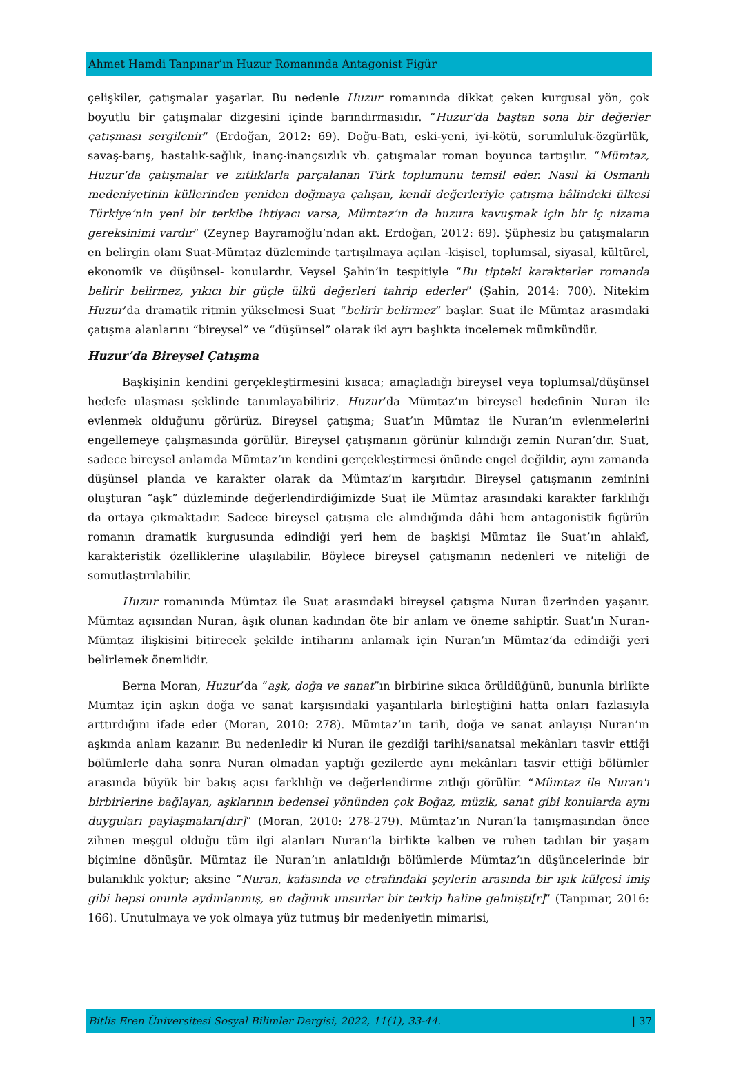Ahmet Hamdi Tanpınar’ın Huzur Romanında Antagonist Figür
çelişkiler, çatışmalar yaşarlar. Bu nedenle Huzur romanında dikkat çeken kurgusal yön, çok boyutlu bir çatışmalar dizgesini içinde barındırmasıdır. “Huzur’da baştan sona bir değerler çatışması sergilenir” (Erdoğan, 2012: 69). Doğu-Batı, eski-yeni, iyi-kötü, sorumluluk-özgürlük, savaş-barış, hastalık-sağlık, inanç-inançsızlık vb. çatışmalar roman boyunca tartışılır. “Mümtaz, Huzur’da çatışmalar ve zıtlıklarla parçalanan Türk toplumunu temsil eder. Nasıl ki Osmanlı medeniyetinin küllerinden yeniden doğmaya çalışan, kendi değerleriyle çatışma hâlindeki ülkesi Türkiye’nin yeni bir terkibe ihtiyacı varsa, Mümtaz’ın da huzura kavuşmak için bir iç nizama gereksinimi vardır” (Zeynep Bayramoğlu’ndan akt. Erdoğan, 2012: 69). Şüphesiz bu çatışmaların en belirgin olanı Suat-Mümtaz düzleminde tartışılmaya açılan -kişisel, toplumsal, siyasal, kültürel, ekonomik ve düşünsel- konulardır. Veysel Şahin’in tespitiyle “Bu tipteki karakterler romanda belirir belirmez, yıkıcı bir güçle ülkü değerleri tahrip ederler” (Şahin, 2014: 700). Nitekim Huzur’da dramatik ritmin yükselmesi Suat “belirir belirmez” başlar. Suat ile Mümtaz arasındaki çatışma alanlarını “bireysel” ve “düşünsel” olarak iki ayrı başlıkta incelemek mümkündür.
Huzur’da Bireysel Çatışma
Başkişinin kendini gerçekleştirmesini kısaca; amaçladığı bireysel veya toplumsal/düşünsel hedefe ulaşması şeklinde tanımlayabiliriz. Huzur’da Mümtaz’ın bireysel hedefinin Nuran ile evlenmek olduğunu görürüz. Bireysel çatışma; Suat’ın Mümtaz ile Nuran’ın evlenmelerini engellemeye çalışmasında görülür. Bireysel çatışmanın görünür kılındığı zemin Nuran’dır. Suat, sadece bireysel anlamda Mümtaz’ın kendini gerçekleştirmesi önünde engel değildir, aynı zamanda düşünsel planda ve karakter olarak da Mümtaz’ın karşıtıdır. Bireysel çatışmanın zeminini oluşturan “aşk” düzleminde değerlendirdiğimizde Suat ile Mümtaz arasındaki karakter farklılığı da ortaya çıkmaktadır. Sadece bireysel çatışma ele alındığında dâhi hem antagonistik figürün romanın dramatik kurgusunda edindiği yeri hem de başkişi Mümtaz ile Suat’ın ahlakî, karakteristik özelliklerine ulaşılabilir. Böylece bireysel çatışmanın nedenleri ve niteliği de somutlaştırılabilir.
Huzur romanında Mümtaz ile Suat arasındaki bireysel çatışma Nuran üzerinden yaşanır. Mümtaz açısından Nuran, âşık olunan kadından öte bir anlam ve öneme sahiptir. Suat’ın Nuran-Mümtaz ilişkisini bitirecek şekilde intiharını anlamak için Nuran’ın Mümtaz’da edindiği yeri belirlemek önemlidir.
Berna Moran, Huzur’da “aşk, doğa ve sanat”ın birbirine sıkıca örüldüğünü, bununla birlikte Mümtaz için aşkın doğa ve sanat karşısındaki yaşantılarla birleştiğini hatta onları fazlasıyla arttırdığını ifade eder (Moran, 2010: 278). Mümtaz’ın tarih, doğa ve sanat anlayışı Nuran’ın aşkında anlam kazanır. Bu nedenledir ki Nuran ile gezdiği tarihi/sanatsal mekânları tasvir ettiği bölümlerle daha sonra Nuran olmadan yaptığı gezilerde aynı mekânları tasvir ettiği bölümler arasında büyük bir bakış açısı farklılığı ve değerlendirme zıtlığı görülür. “Mümtaz ile Nuran'ı birbirlerine bağlayan, aşklarının bedensel yönünden çok Boğaz, müzik, sanat gibi konularda aynı duyguları paylaşmaları[dır]” (Moran, 2010: 278-279). Mümtaz’ın Nuran’la tanışmasından önce zihnen meşgul olduğu tüm ilgi alanları Nuran’la birlikte kalben ve ruhen tadılan bir yaşam biçimine dönüşür. Mümtaz ile Nuran’ın anlatıldığı bölümlerde Mümtaz’ın düşüncelerinde bir bulanıklık yoktur; aksine “Nuran, kafasında ve etrafındaki şeylerin arasında bir ışık külçesi imiş gibi hepsi onunla aydınlanmış, en dağınık unsurlar bir terkip haline gelmişti[r]” (Tanpınar, 2016: 166). Unutulmaya ve yok olmaya yüz tutmuş bir medeniyetin mimarisi,
Bitlis Eren Üniversitesi Sosyal Bilimler Dergisi, 2022, 11(1), 33-44. | 37